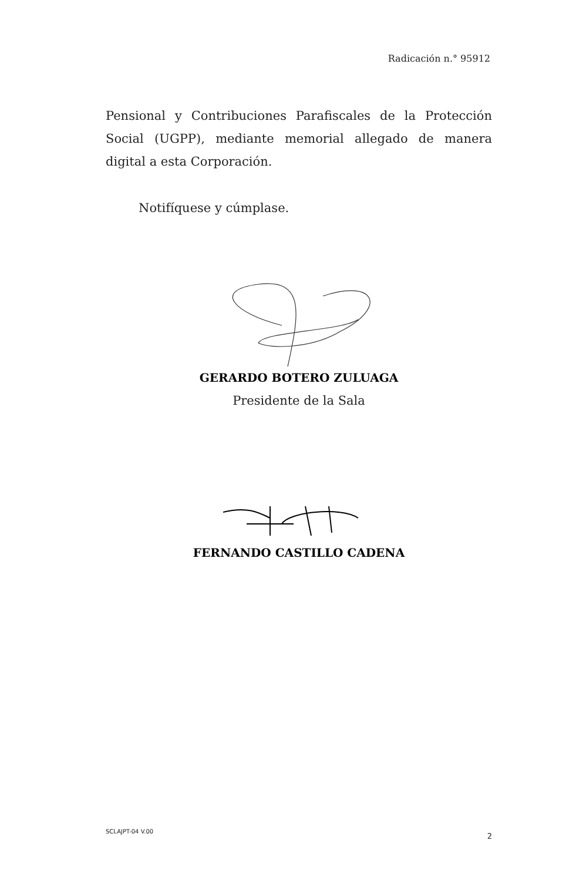Radicación n.° 95912
Pensional y Contribuciones Parafiscales de la Protección Social (UGPP), mediante memorial allegado de manera digital a esta Corporación.
Notifíquese y cúmplase.
GERARDO BOTERO ZULUAGA
Presidente de la Sala
FERNANDO CASTILLO CADENA
SCLAJPT-04 V.00 2